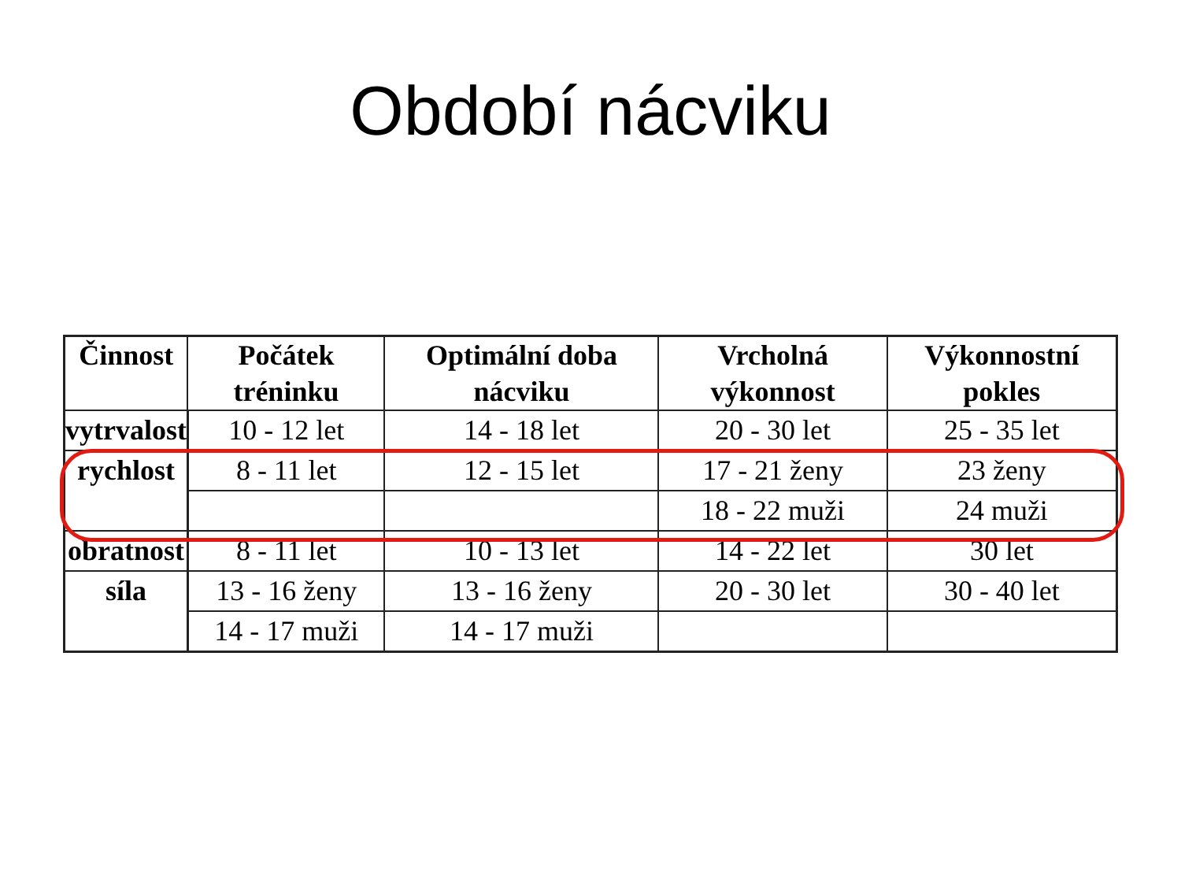Období nácviku
| Činnost | Počátek tréninku | Optimální doba nácviku | Vrcholná výkonnost | Výkonnostní pokles |
| --- | --- | --- | --- | --- |
| vytrvalost | 10 - 12 let | 14 - 18 let | 20 - 30 let | 25 - 35 let |
| rychlost | 8 - 11 let | 12 - 15 let | 17 - 21 ženy | 23 ženy |
| | | | 18 - 22 muži | 24 muži |
| obratnost | 8 - 11 let | 10 - 13 let | 14 - 22 let | 30 let |
| síla | 13 - 16 ženy | 13 - 16 ženy | 20 - 30 let | 30 - 40 let |
| | 14 - 17 muži | 14 - 17 muži | | |